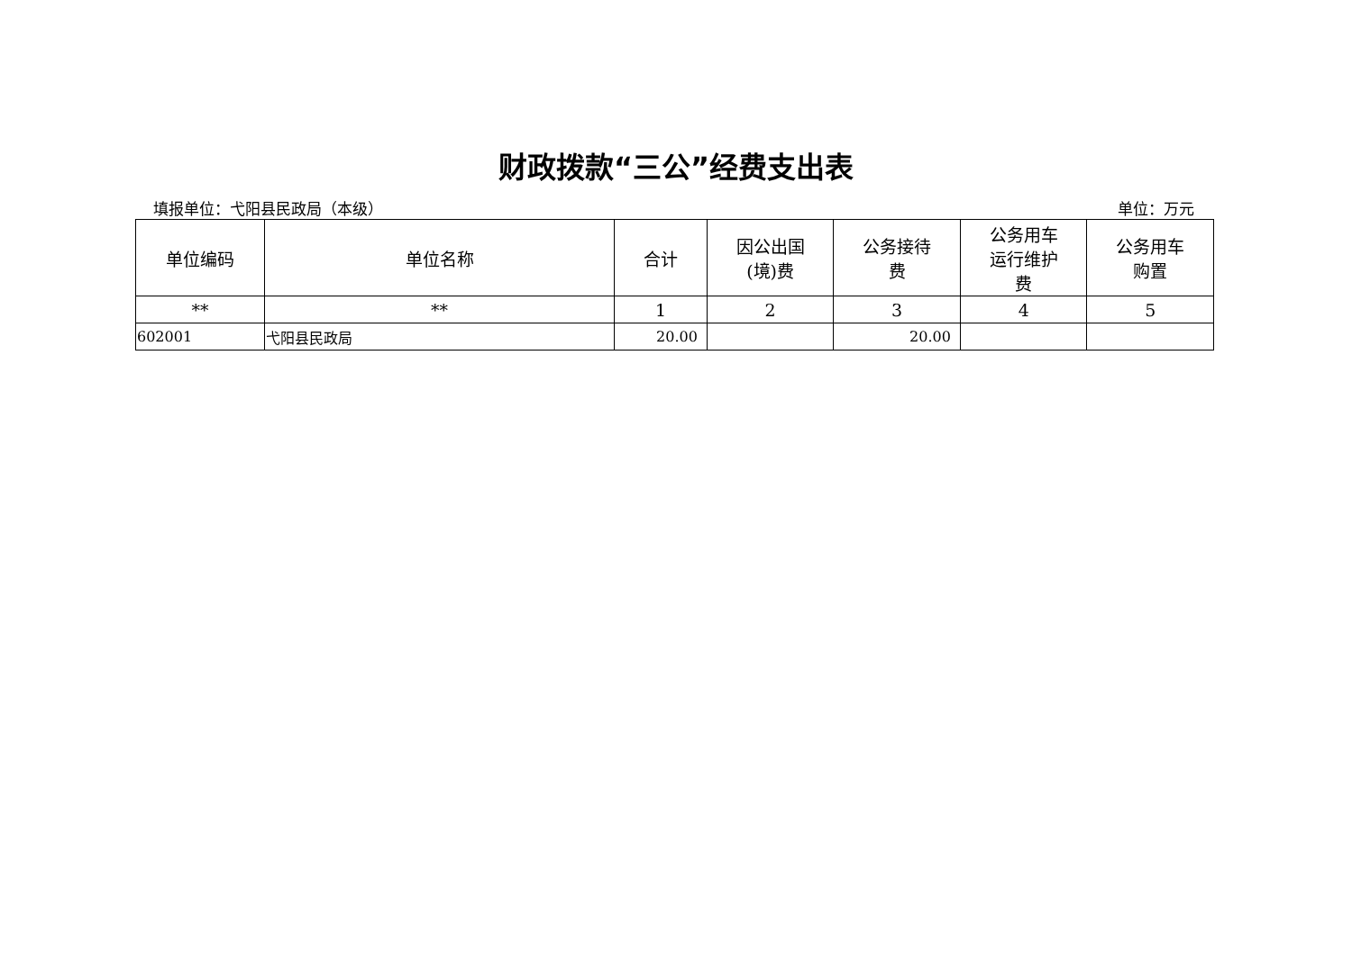财政拨款“三公”经费支出表
填报单位：弋阳县民政局（本级） 单位：万元
| 单位编码 | 单位名称 | 合计 | 因公出国 (境)费 | 公务接待 费 | 公务用车 运行维护 费 | 公务用车 购置 |
| --- | --- | --- | --- | --- | --- | --- |
| ** | ** | 1 | 2 | 3 | 4 | 5 |
| 602001 | 弋阳县民政局 | 20.00 | | 20.00 | | |